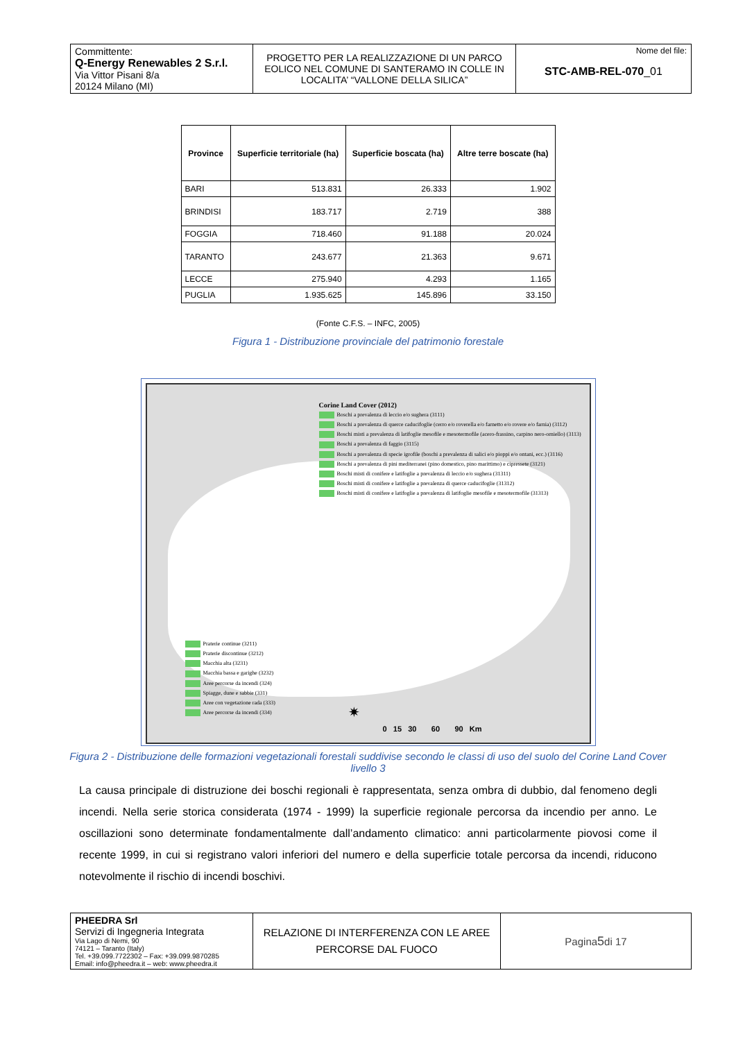| Committente: Q-Energy Renewables 2 S.r.l. Via Vittor Pisani 8/a 20124 Milano (MI) | PROGETTO PER LA REALIZZAZIONE DI UN PARCO EOLICO NEL COMUNE DI SANTERAMO IN COLLE IN LOCALITA’ “VALLONE DELLA SILICA” | Nome del file: STC-AMB-REL-070 _01 |
| Province | Superficie territoriale (ha) | Superficie boscata (ha) | Altre terre boscate (ha) |
| --- | --- | --- | --- |
| BARI | 513.831 | 26.333 | 1.902 |
| BRINDISI | 183.717 | 2.719 | 388 |
| FOGGIA | 718.460 | 91.188 | 20.024 |
| TARANTO | 243.677 | 21.363 | 9.671 |
| LECCE | 275.940 | 4.293 | 1.165 |
| PUGLIA | 1.935.625 | 145.896 | 33.150 |
(Fonte C.F.S. – INFC, 2005)
Figura 1 - Distribuzione provinciale del patrimonio forestale
Corine Land Cover (2012)
Boschi a prevalenza di leccio e/o sughera (3111)
Boschi a prevalenza di querce caducifoglie (cerro e/o roverella e/o farnetto e/o rovere e/o farnia) (3112)
Boschi misti a prevalenza di latifoglie mesofile e mesotermofile (acero-frassino, carpino nero-orniello) (3113)
Boschi a prevalenza di faggio (3115)
Boschi a prevalenza di specie igrofile (boschi a prevalenza di salici e/o pioppi e/o ontani, ecc.) (3116)
Boschi a prevalenza di pini mediterranei (pino domestico, pino marittimo) e cipressete (3121)
Boschi misti di conifere e latifoglie a prevalenza di leccio e/o sughera (31311)
Boschi misti di conifere e latifoglie a prevalenza di querce caducifoglie (31312)
Boschi misti di conifere e latifoglie a prevalenza di latifoglie mesofile e mesotermofile (31313)
Praterie continue (3211)
Praterie discontinue (3212)
Macchia alta (3231)
Macchia bassa e garighe (3232)
Aree percorse da incendi (324)
Spiagge, dune e sabbie (331)
Aree con vegetazione rada (333)
Aree percorse da incendi (334)
✷
0 15 30 60 90 Km
Figura 2 - Distribuzione delle formazioni vegetazionali forestali suddivise secondo le classi di uso del suolo del Corine Land Cover livello 3
La causa principale di distruzione dei boschi regionali è rappresentata, senza ombra di dubbio, dal fenomeno degli incendi. Nella serie storica considerata (1974 - 1999) la superficie regionale percorsa da incendio per anno. Le oscillazioni sono determinate fondamentalmente dall’andamento climatico: anni particolarmente piovosi come il recente 1999, in cui si registrano valori inferiori del numero e della superficie totale percorsa da incendi, riducono notevolmente il rischio di incendi boschivi.
| PHEEDRA Srl Servizi di Ingegneria Integrata Via Lago di Nemi, 90 74121 – Taranto (Italy) Tel. +39.099.7722302 – Fax: +39.099.9870285 Email: info@pheedra.it – web: www.pheedra.it | RELAZIONE DI INTERFERENZA CON LE AREE PERCORSE DAL FUOCO | Pagina 5 di 17 |